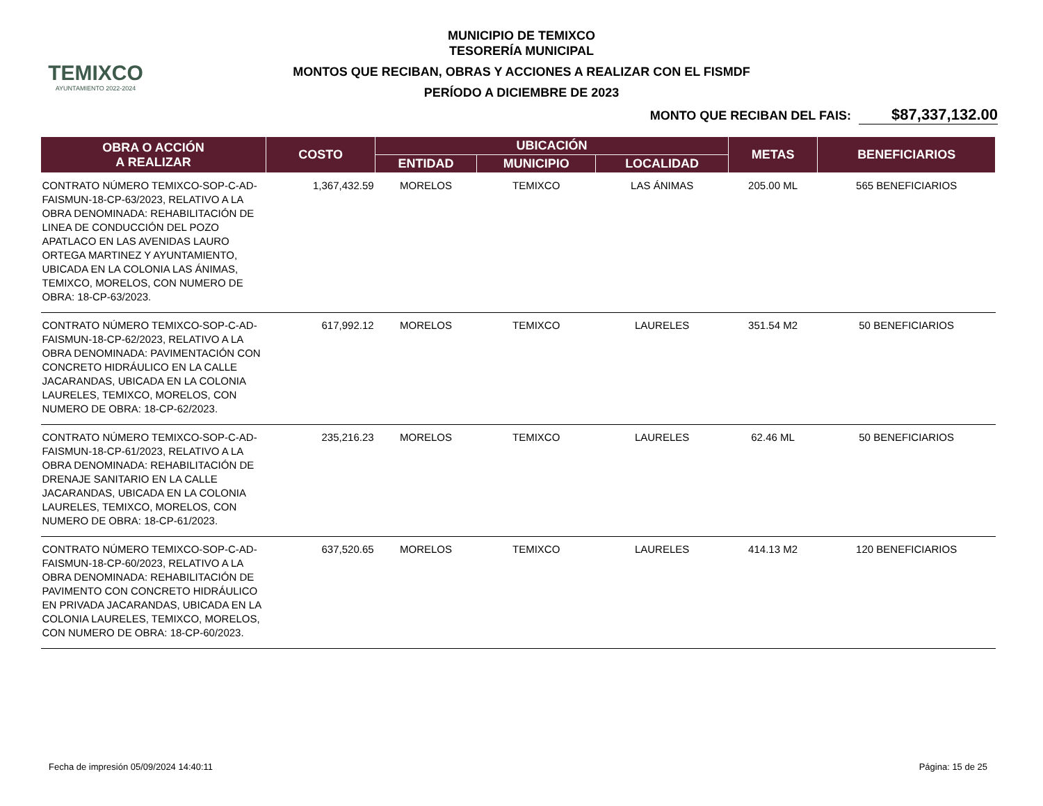TEMIXCO
AYUNTAMIENTO 2022-2024
MUNICIPIO DE TEMIXCO
TESORERÍA MUNICIPAL
MONTOS QUE RECIBAN, OBRAS Y ACCIONES A REALIZAR CON EL FISMDF
PERÍODO A DICIEMBRE DE 2023
MONTO QUE RECIBAN DEL FAIS: $87,337,132.00
| OBRA O ACCIÓN A REALIZAR | COSTO | UBICACIÓN | | | METAS | BENEFICIARIOS |
| --- | --- | --- | --- | --- | --- | --- |
| | | ENTIDAD | MUNICIPIO | LOCALIDAD | | |
| CONTRATO NÚMERO TEMIXCO-SOP-C-AD-FAISMUN-18-CP-63/2023, RELATIVO A LA OBRA DENOMINADA: REHABILITACIÓN DE LINEA DE CONDUCCIÓN DEL POZO APATLACO EN LAS AVENIDAS LAURO ORTEGA MARTINEZ Y AYUNTAMIENTO, UBICADA EN LA COLONIA LAS ÁNIMAS, TEMIXCO, MORELOS, CON NUMERO DE OBRA: 18-CP-63/2023. | 1,367,432.59 | MORELOS | TEMIXCO | LAS ÁNIMAS | 205.00 ML | 565 BENEFICIARIOS |
| CONTRATO NÚMERO TEMIXCO-SOP-C-AD-FAISMUN-18-CP-62/2023, RELATIVO A LA OBRA DENOMINADA: PAVIMENTACIÓN CON CONCRETO HIDRÁULICO EN LA CALLE JACARANDAS, UBICADA EN LA COLONIA LAURELES, TEMIXCO, MORELOS, CON NUMERO DE OBRA: 18-CP-62/2023. | 617,992.12 | MORELOS | TEMIXCO | LAURELES | 351.54 M2 | 50 BENEFICIARIOS |
| CONTRATO NÚMERO TEMIXCO-SOP-C-AD-FAISMUN-18-CP-61/2023, RELATIVO A LA OBRA DENOMINADA: REHABILITACIÓN DE DRENAJE SANITARIO EN LA CALLE JACARANDAS, UBICADA EN LA COLONIA LAURELES, TEMIXCO, MORELOS, CON NUMERO DE OBRA: 18-CP-61/2023. | 235,216.23 | MORELOS | TEMIXCO | LAURELES | 62.46 ML | 50 BENEFICIARIOS |
| CONTRATO NÚMERO TEMIXCO-SOP-C-AD-FAISMUN-18-CP-60/2023, RELATIVO A LA OBRA DENOMINADA: REHABILITACIÓN DE PAVIMENTO CON CONCRETO HIDRÁULICO EN PRIVADA JACARANDAS, UBICADA EN LA COLONIA LAURELES, TEMIXCO, MORELOS, CON NUMERO DE OBRA: 18-CP-60/2023. | 637,520.65 | MORELOS | TEMIXCO | LAURELES | 414.13 M2 | 120 BENEFICIARIOS |
Fecha de impresión 05/09/2024 14:40:11 Página: 15 de 25